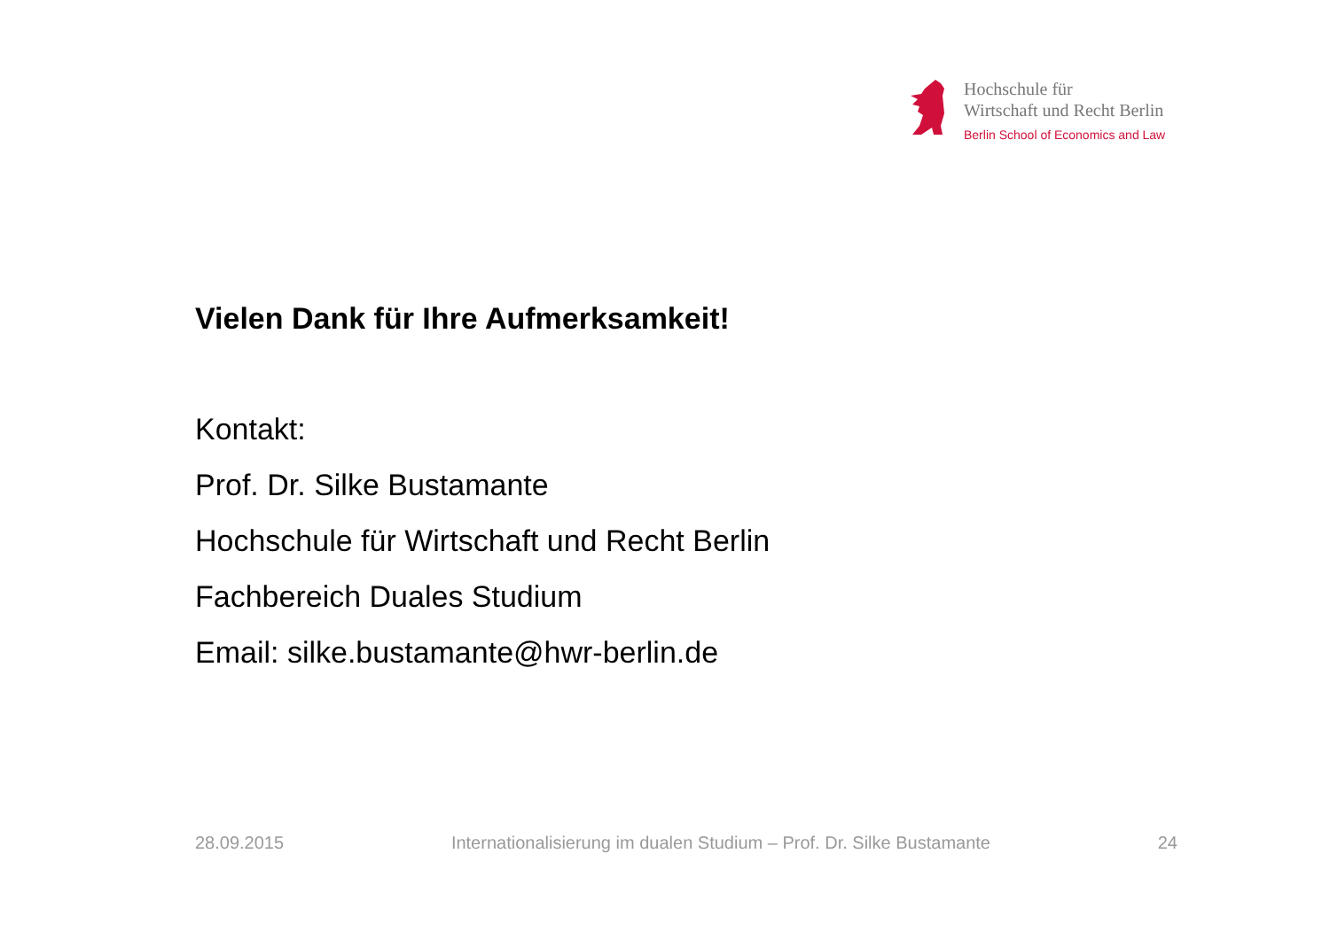Hochschule für
Wirtschaft und Recht Berlin
Berlin School of Economics and Law
Vielen Dank für Ihre Aufmerksamkeit!
Kontakt:
Prof. Dr. Silke Bustamante
Hochschule für Wirtschaft und Recht Berlin
Fachbereich Duales Studium
Email: silke.bustamante@hwr-berlin.de
28.09.2015 Internationalisierung im dualen Studium – Prof. Dr. Silke Bustamante 24